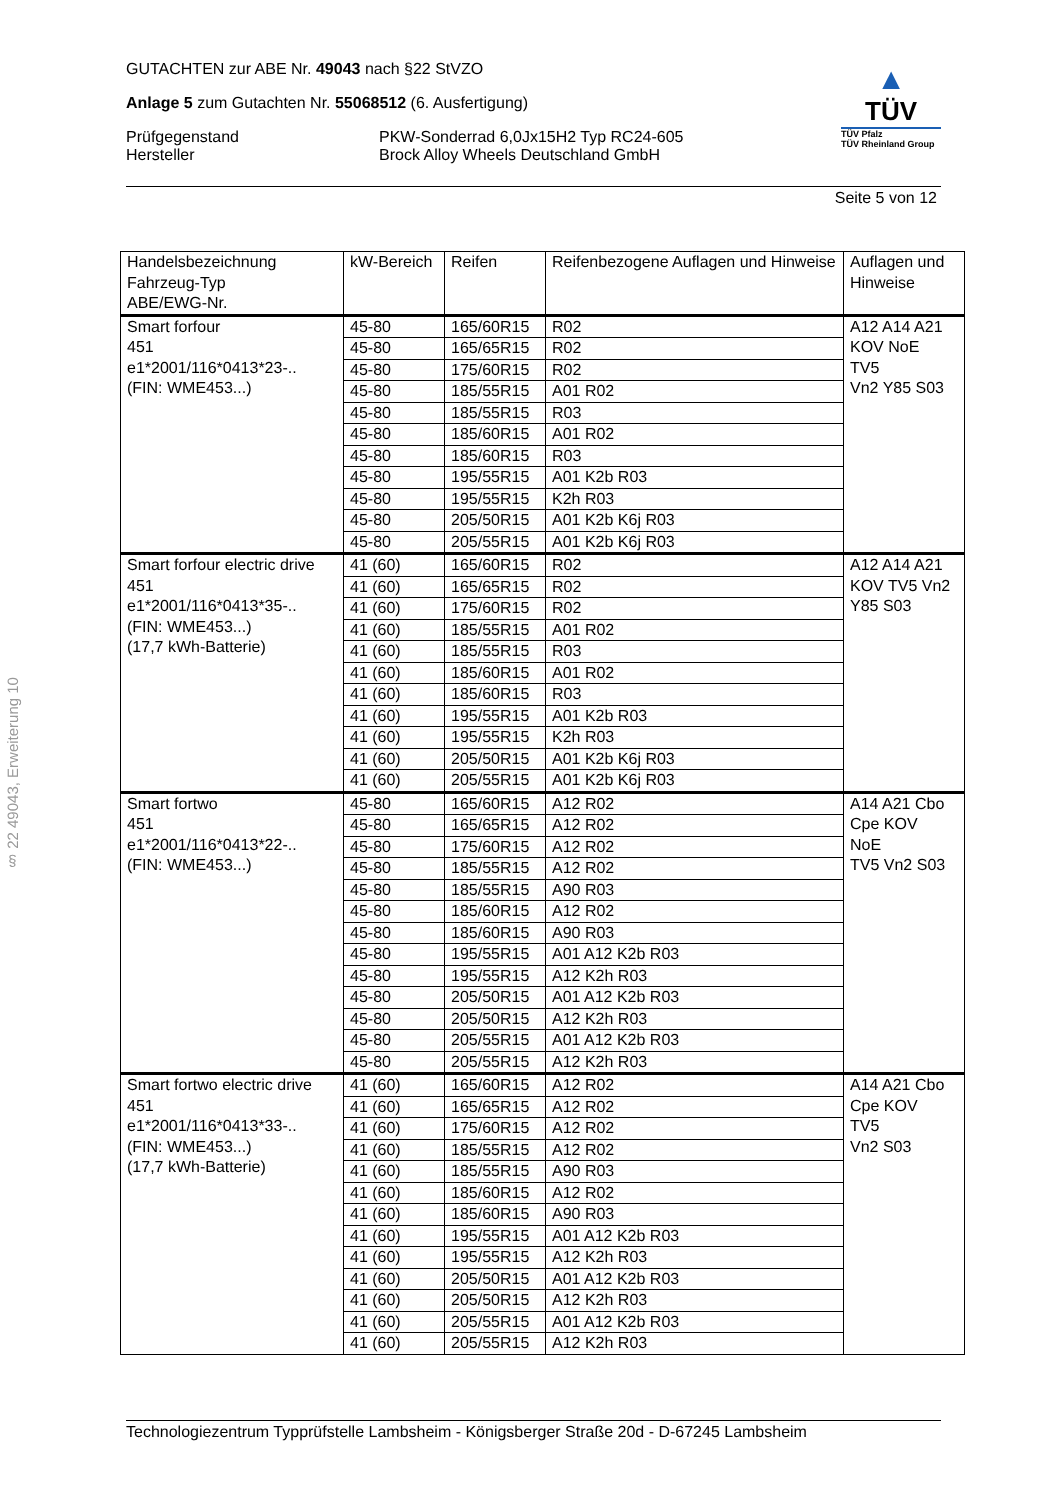§ 22 49043, Erweiterung 10
GUTACHTEN zur ABE Nr. 49043 nach §22 StVZO
Anlage 5 zum Gutachten Nr. 55068512 (6. Ausfertigung)
Prüfgegenstand
Hersteller
PKW-Sonderrad 6,0Jx15H2 Typ RC24-605
Brock Alloy Wheels Deutschland GmbH
▲
TÜV
TÜV Pfalz
TÜV Rheinland Group
Seite 5 von 12
| Handelsbezeichnung Fahrzeug-Typ ABE/EWG-Nr. | kW-Bereich | Reifen | Reifenbezogene Auflagen und Hinweise | Auflagen und Hinweise |
| --- | --- | --- | --- | --- |
| Smart forfour 451 e1*2001/116*0413*23-.. (FIN: WME453...) | 45-80 | 165/60R15 | R02 | A12 A14 A21 KOV NoE TV5 Vn2 Y85 S03 |
| | 45-80 | 165/65R15 | R02 | |
| | 45-80 | 175/60R15 | R02 | |
| | 45-80 | 185/55R15 | A01 R02 | |
| | 45-80 | 185/55R15 | R03 | |
| | 45-80 | 185/60R15 | A01 R02 | |
| | 45-80 | 185/60R15 | R03 | |
| | 45-80 | 195/55R15 | A01 K2b R03 | |
| | 45-80 | 195/55R15 | K2h R03 | |
| | 45-80 | 205/50R15 | A01 K2b K6j R03 | |
| | 45-80 | 205/55R15 | A01 K2b K6j R03 | |
| Smart forfour electric drive 451 e1*2001/116*0413*35-.. (FIN: WME453...) (17,7 kWh-Batterie) | 41 (60) | 165/60R15 | R02 | A12 A14 A21 KOV TV5 Vn2 Y85 S03 |
| | 41 (60) | 165/65R15 | R02 | |
| | 41 (60) | 175/60R15 | R02 | |
| | 41 (60) | 185/55R15 | A01 R02 | |
| | 41 (60) | 185/55R15 | R03 | |
| | 41 (60) | 185/60R15 | A01 R02 | |
| | 41 (60) | 185/60R15 | R03 | |
| | 41 (60) | 195/55R15 | A01 K2b R03 | |
| | 41 (60) | 195/55R15 | K2h R03 | |
| | 41 (60) | 205/50R15 | A01 K2b K6j R03 | |
| | 41 (60) | 205/55R15 | A01 K2b K6j R03 | |
| Smart fortwo 451 e1*2001/116*0413*22-.. (FIN: WME453...) | 45-80 | 165/60R15 | A12 R02 | A14 A21 Cbo Cpe KOV NoE TV5 Vn2 S03 |
| | 45-80 | 165/65R15 | A12 R02 | |
| | 45-80 | 175/60R15 | A12 R02 | |
| | 45-80 | 185/55R15 | A12 R02 | |
| | 45-80 | 185/55R15 | A90 R03 | |
| | 45-80 | 185/60R15 | A12 R02 | |
| | 45-80 | 185/60R15 | A90 R03 | |
| | 45-80 | 195/55R15 | A01 A12 K2b R03 | |
| | 45-80 | 195/55R15 | A12 K2h R03 | |
| | 45-80 | 205/50R15 | A01 A12 K2b R03 | |
| | 45-80 | 205/50R15 | A12 K2h R03 | |
| | 45-80 | 205/55R15 | A01 A12 K2b R03 | |
| | 45-80 | 205/55R15 | A12 K2h R03 | |
| Smart fortwo electric drive 451 e1*2001/116*0413*33-.. (FIN: WME453...) (17,7 kWh-Batterie) | 41 (60) | 165/60R15 | A12 R02 | A14 A21 Cbo Cpe KOV TV5 Vn2 S03 |
| | 41 (60) | 165/65R15 | A12 R02 | |
| | 41 (60) | 175/60R15 | A12 R02 | |
| | 41 (60) | 185/55R15 | A12 R02 | |
| | 41 (60) | 185/55R15 | A90 R03 | |
| | 41 (60) | 185/60R15 | A12 R02 | |
| | 41 (60) | 185/60R15 | A90 R03 | |
| | 41 (60) | 195/55R15 | A01 A12 K2b R03 | |
| | 41 (60) | 195/55R15 | A12 K2h R03 | |
| | 41 (60) | 205/50R15 | A01 A12 K2b R03 | |
| | 41 (60) | 205/50R15 | A12 K2h R03 | |
| | 41 (60) | 205/55R15 | A01 A12 K2b R03 | |
| | 41 (60) | 205/55R15 | A12 K2h R03 | |
Technologiezentrum Typprüfstelle Lambsheim - Königsberger Straße 20d - D-67245 Lambsheim